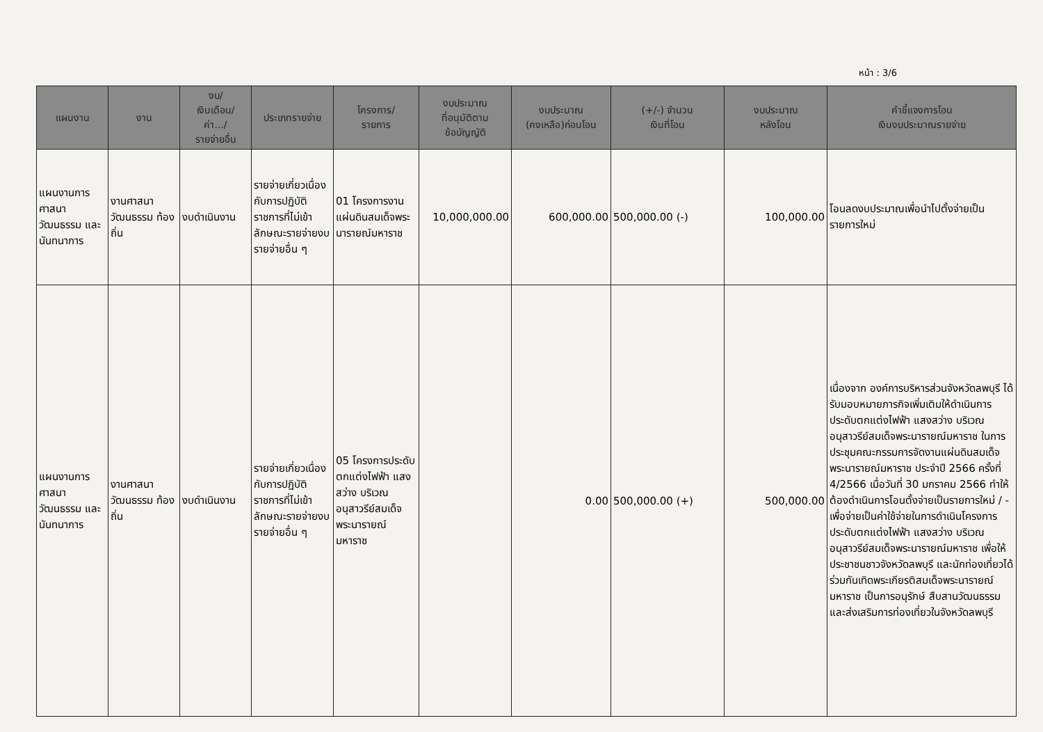หน้า : 3/6
| แผนงาน | งาน | งบ/ เงินเดือน/ ค่า.../ รายจ่ายอื่น | ประเภทรายจ่าย | โครงการ/ รายการ | งบประมาณ ที่อนุมัติตาม ข้อบัญญัติ | งบประมาณ (คงเหลือ)ก่อนโอน | (+/-) จำนวน เงินที่โอน | งบประมาณ หลังโอน | คำชี้แจงการโอน เงินงบประมาณรายจ่าย |
| --- | --- | --- | --- | --- | --- | --- | --- | --- | --- |
| แผนงานการศาสนา วัฒนธรรม และ นันทนาการ | งานศาสนา วัฒนธรรม ท้องถิ่น | งบดำเนินงาน | รายจ่ายเกี่ยวเนื่องกับการปฏิบัติราชการที่ไม่เข้าลักษณะรายจ่ายงบรายจ่ายอื่น ๆ | 01 โครงการงานแผ่นดินสมเด็จพระนารายณ์มหาราช | 10,000,000.00 | 600,000.00 | 500,000.00 (-) | 100,000.00 | โอนลดงบประมาณเพื่อนำไปตั้งจ่ายเป็นรายการใหม่ |
| แผนงานการศาสนา วัฒนธรรม และ นันทนาการ | งานศาสนา วัฒนธรรม ท้องถิ่น | งบดำเนินงาน | รายจ่ายเกี่ยวเนื่องกับการปฏิบัติราชการที่ไม่เข้าลักษณะรายจ่ายงบรายจ่ายอื่น ๆ | 05 โครงการประดับตกแต่งไฟฟ้า แสงสว่าง บริเวณอนุสาวรีย์สมเด็จพระนารายณ์มหาราช | | 0.00 | 500,000.00 (+) | 500,000.00 | เนื่องจาก องค์การบริหารส่วนจังหวัดลพบุรี ได้รับมอบหมายภารกิจเพิ่มเติมให้ดำเนินการประดับตกแต่งไฟฟ้า แสงสว่าง บริเวณอนุสาวรีย์สมเด็จพระนารายณ์มหาราช ในการประชุมคณะกรรมการจัดงานแผ่นดินสมเด็จพระนารายณ์มหาราช ประจำปี 2566 ครั้งที่ 4/2566 เมื่อวันที่ 30 มกราคม 2566 ทำให้ต้องดำเนินการโอนตั้งจ่ายเป็นรายการใหม่ / - เพื่อจ่ายเป็นค่าใช้จ่ายในการดำเนินโครงการประดับตกแต่งไฟฟ้า แสงสว่าง บริเวณอนุสาวรีย์สมเด็จพระนารายณ์มหาราช เพื่อให้ประชาชนชาวจังหวัดลพบุรี และนักท่องเที่ยวได้ร่วมกันเทิดพระเกียรติสมเด็จพระนารายณ์มหาราช เป็นการอนุรักษ์ สืบสานวัฒนธรรม และส่งเสริมการท่องเที่ยวในจังหวัดลพบุรี |